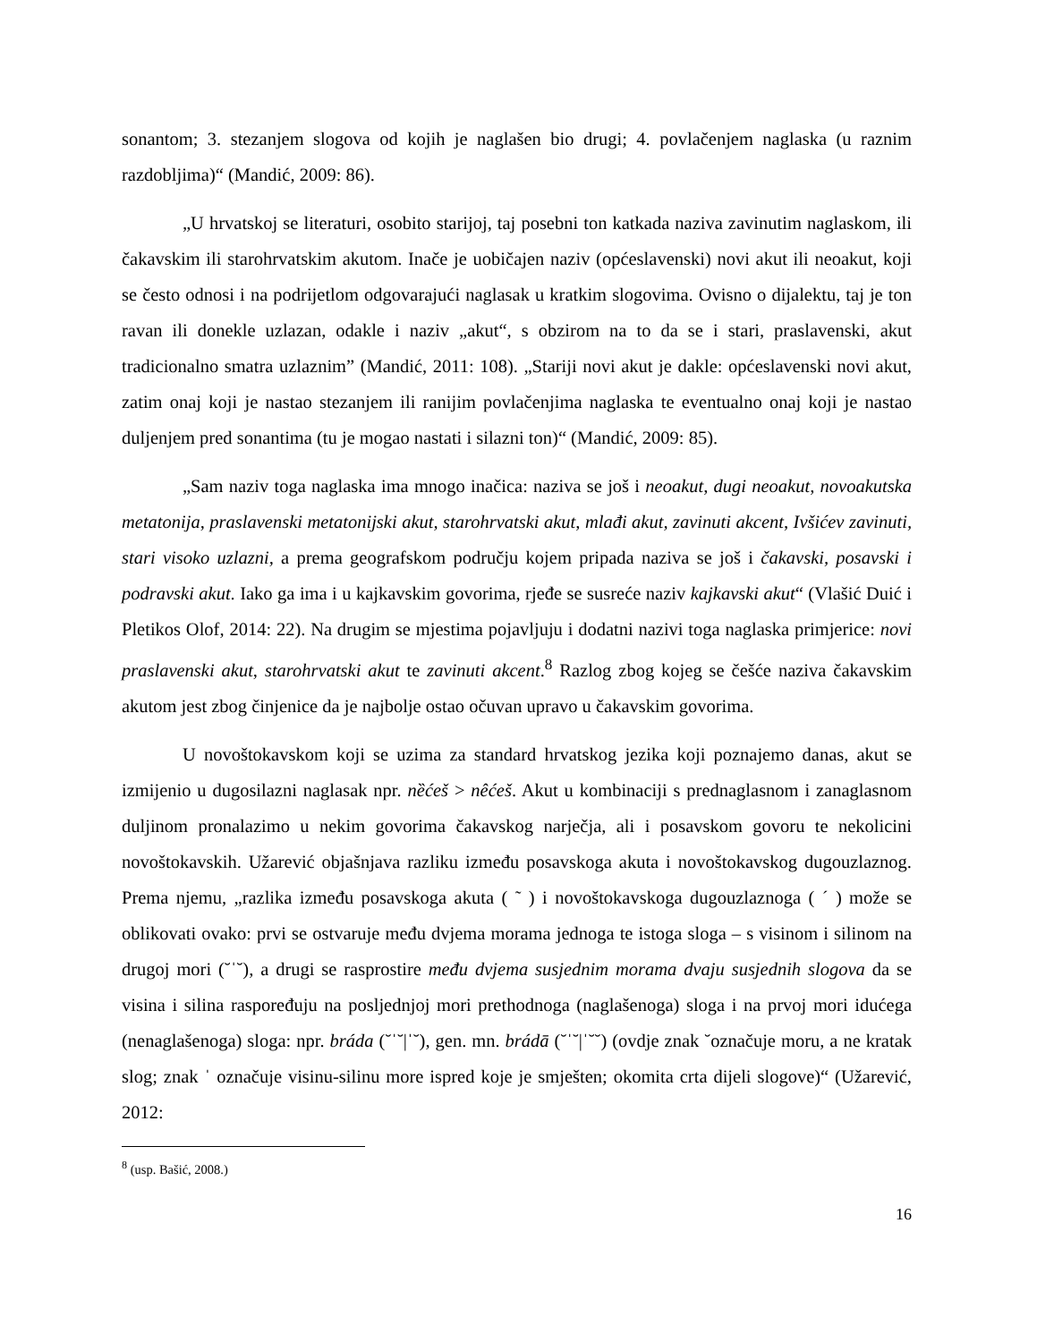sonantom; 3. stezanjem slogova od kojih je naglašen bio drugi; 4. povlačenjem naglaska (u raznim razdobljima)“ (Mandić, 2009: 86).
„U hrvatskoj se literaturi, osobito starijoj, taj posebni ton katkada naziva zavinutim naglaskom, ili čakavskim ili starohrvatskim akutom. Inače je uobičajen naziv (općeslavenski) novi akut ili neoakut, koji se često odnosi i na podrijetlom odgovarajući naglasak u kratkim slogovima. Ovisno o dijalektu, taj je ton ravan ili donekle uzlazan, odakle i naziv „akut“, s obzirom na to da se i stari, praslavenski, akut tradicionalno smatra uzlaznim” (Mandić, 2011: 108). „Stariji novi akut je dakle: općeslavenski novi akut, zatim onaj koji je nastao stezanjem ili ranijim povlačenjima naglaska te eventualno onaj koji je nastao duljenjem pred sonantima (tu je mogao nastati i silazni ton)“ (Mandić, 2009: 85).
„Sam naziv toga naglaska ima mnogo inačica: naziva se još i neoakut, dugi neoakut, novoakutska metatonija, praslavenski metatonijski akut, starohrvatski akut, mlađi akut, zavinuti akcent, Ivšićev zavinuti, stari visoko uzlazni, a prema geografskom području kojem pripada naziva se još i čakavski, posavski i podravski akut. Iako ga ima i u kajkavskim govorima, rjeđe se susreće naziv kajkavski akut“ (Vlašić Duić i Pletikos Olof, 2014: 22). Na drugim se mjestima pojavljuju i dodatni nazivi toga naglaska primjerice: novi praslavenski akut, starohrvatski akut te zavinuti akcent.<sup>8</sup> Razlog zbog kojeg se češće naziva čakavskim akutom jest zbog činjenice da je najbolje ostao očuvan upravo u čakavskim govorima.
U novoštokavskom koji se uzima za standard hrvatskog jezika koji poznajemo danas, akut se izmijenio u dugosilazni naglasak npr. nȅćeš > nêćeš. Akut u kombinaciji s prednaglasnom i zanaglasnom duljinom pronalazimo u nekim govorima čakavskog narječja, ali i posavskom govoru te nekolicini novoštokavskih. Užarević objašnjava razliku između posavskoga akuta i novoštokavskog dugouzlaznog. Prema njemu, „razlika između posavskoga akuta ( ˜ ) i novoštokavskoga dugouzlaznoga ( ´ ) može se oblikovati ovako: prvi se ostvaruje među dvjema morama jednoga te istoga sloga – s visinom i silinom na drugoj mori (˘ˈ˘), a drugi se rasprostire među dvjema susjednim morama dvaju susjednih slogova da se visina i silina raspoređuju na posljednjoj mori prethodnoga (naglašenoga) sloga i na prvoj mori idućega (nenaglašenoga) sloga: npr. bráda (˘ˈ˘|ˈ˘), gen. mn. brádā (˘ˈ˘|ˈ˘˘) (ovdje znak ˘označuje moru, a ne kratak slog; znak ˈ označuje visinu-silinu more ispred koje je smješten; okomita crta dijeli slogove)“ (Užarević, 2012:
<sup>8</sup> (usp. Bašić, 2008.)
16